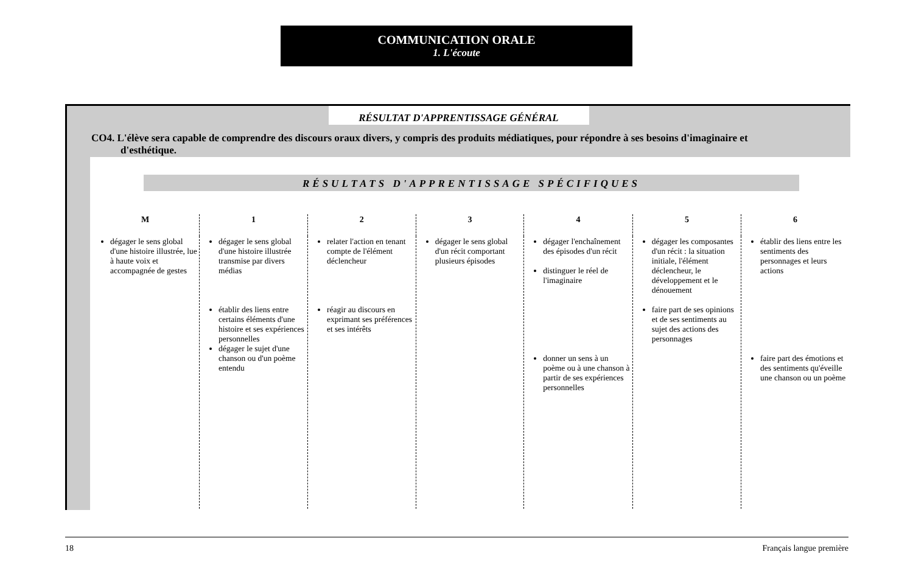COMMUNICATION ORALE
1. L'écoute
RÉSULTAT D'APPRENTISSAGE GÉNÉRAL
CO4. L'élève sera capable de comprendre des discours oraux divers, y compris des produits médiatiques, pour répondre à ses besoins d'imaginaire et d'esthétique.
RÉSULTATS D'APPRENTISSAGE SPÉCIFIQUES
| M | 1 | 2 | 3 | 4 | 5 | 6 |
| --- | --- | --- | --- | --- | --- | --- |
| dégager le sens global d'une histoire illustrée, lue à haute voix et accompagnée de gestes | dégager le sens global d'une histoire illustrée transmise par divers médias établir des liens entre certains éléments d'une histoire et ses expériences personnelles dégager le sujet d'une chanson ou d'un poème entendu | relater l'action en tenant compte de l'élément déclencheur réagir au discours en exprimant ses préférences et ses intérêts | dégager le sens global d'un récit comportant plusieurs épisodes | dégager l'enchaînement des épisodes d'un récit distinguer le réel de l'imaginaire donner un sens à un poème ou à une chanson à partir de ses expériences personnelles | dégager les composantes d'un récit : la situation initiale, l'élément déclencheur, le développement et le dénouement faire part de ses opinions et de ses sentiments au sujet des actions des personnages | établir des liens entre les sentiments des personnages et leurs actions faire part des émotions et des sentiments qu'éveille une chanson ou un poème |
18 Français langue première